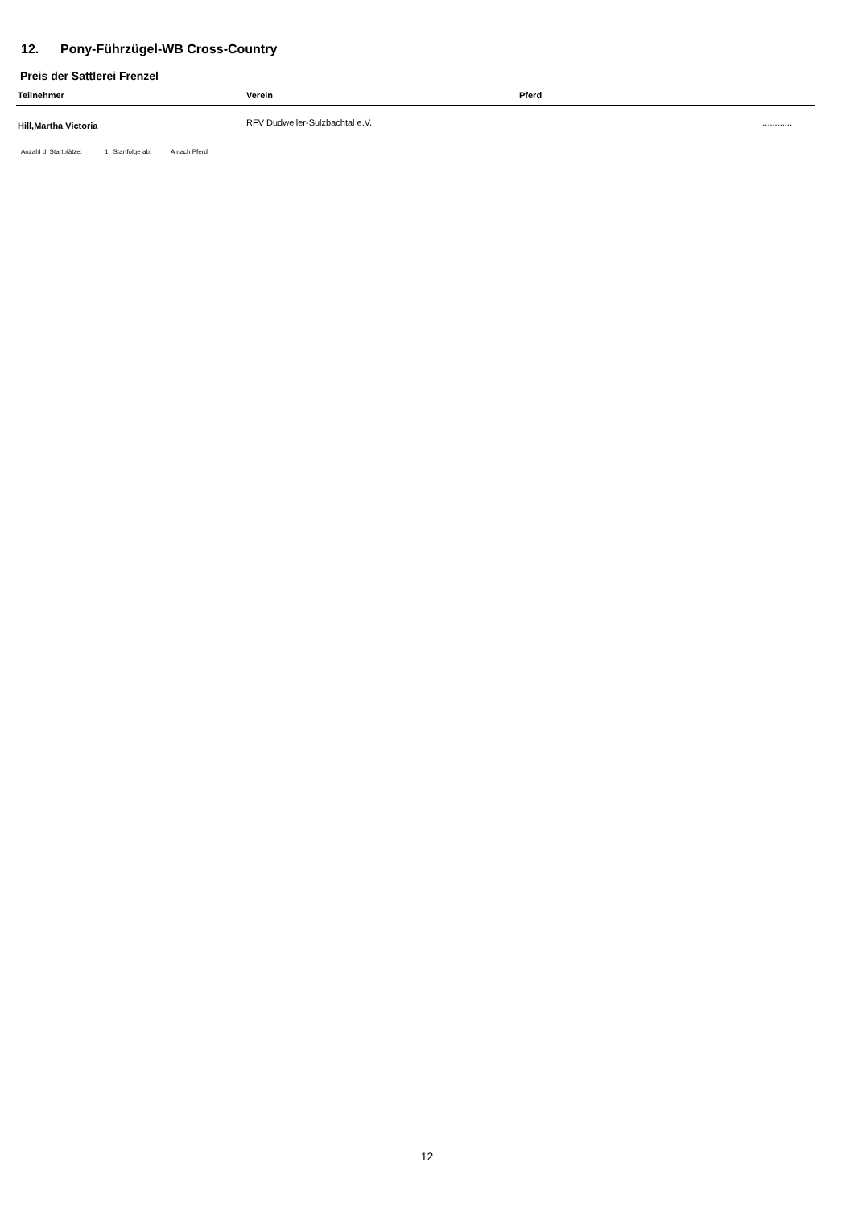12. Pony-Führzügel-WB Cross-Country
Preis der Sattlerei Frenzel
| Teilnehmer | Verein | Pferd | |
| --- | --- | --- | --- |
| Hill,Martha Victoria | RFV Dudweiler-Sulzbachtal e.V. | | ............ |
Anzahl d. Startplätze: 1 Startfolge ab: A nach Pferd
12